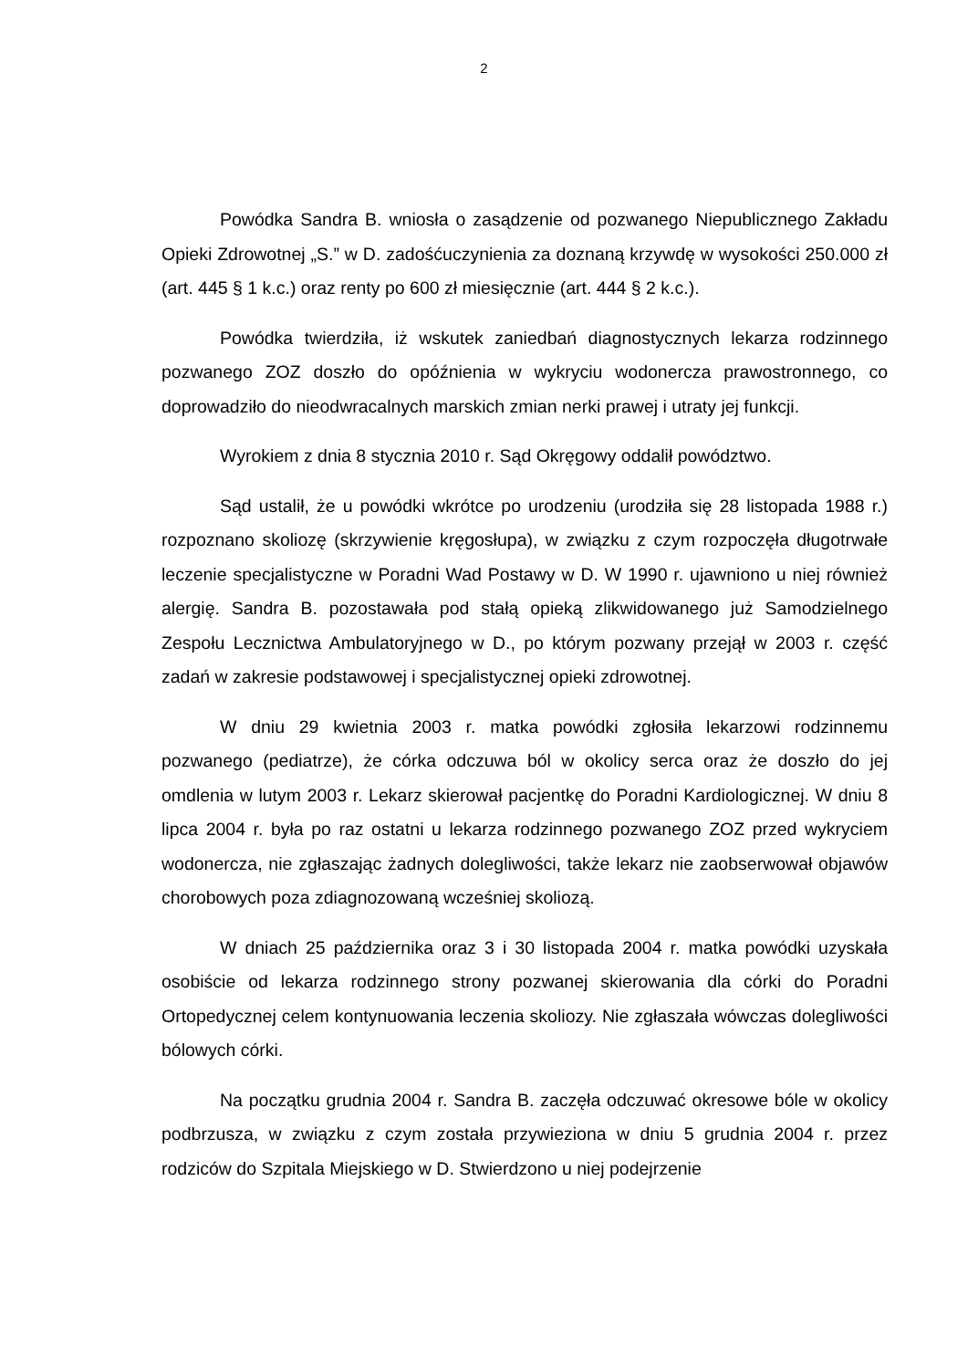2
Powódka Sandra B. wniosła o zasądzenie od pozwanego Niepublicznego Zakładu Opieki Zdrowotnej „S.” w D. zadośćuczynienia za doznaną krzywdę w wysokości 250.000 zł (art. 445 § 1 k.c.) oraz renty po 600 zł miesięcznie (art. 444 § 2 k.c.).
Powódka twierdziła, iż wskutek zaniedbań diagnostycznych lekarza rodzinnego pozwanego ZOZ doszło do opóźnienia w wykryciu wodonercza prawostronnego, co doprowadziło do nieodwracalnych marskich zmian nerki prawej i utraty jej funkcji.
Wyrokiem z dnia 8 stycznia 2010 r. Sąd Okręgowy oddalił powództwo.
Sąd ustalił, że u powódki wkrótce po urodzeniu (urodziła się 28 listopada 1988 r.) rozpoznano skoliozę (skrzywienie kręgosłupa), w związku z czym rozpoczęła długotrwałe leczenie specjalistyczne w Poradni Wad Postawy w D. W 1990 r. ujawniono u niej również alergię. Sandra B. pozostawała pod stałą opieką zlikwidowanego już Samodzielnego Zespołu Lecznictwa Ambulatoryjnego w D., po którym pozwany przejął w 2003 r. część zadań w zakresie podstawowej i specjalistycznej opieki zdrowotnej.
W dniu 29 kwietnia 2003 r. matka powódki zgłosiła lekarzowi rodzinnemu pozwanego (pediatrze), że córka odczuwa ból w okolicy serca oraz że doszło do jej omdlenia w lutym 2003 r. Lekarz skierował pacjentkę do Poradni Kardiologicznej. W dniu 8 lipca 2004 r. była po raz ostatni u lekarza rodzinnego pozwanego ZOZ przed wykryciem wodonercza, nie zgłaszając żadnych dolegliwości, także lekarz nie zaobserwował objawów chorobowych poza zdiagnozowaną wcześniej skoliozą.
W dniach 25 października oraz 3 i 30 listopada 2004 r. matka powódki uzyskała osobiście od lekarza rodzinnego strony pozwanej skierowania dla córki do Poradni Ortopedycznej celem kontynuowania leczenia skoliozy. Nie zgłaszała wówczas dolegliwości bólowych córki.
Na początku grudnia 2004 r. Sandra B. zaczęła odczuwać okresowe bóle w okolicy podbrzusza, w związku z czym została przywieziona w dniu 5 grudnia 2004 r. przez rodziców do Szpitala Miejskiego w D. Stwierdzono u niej podejrzenie